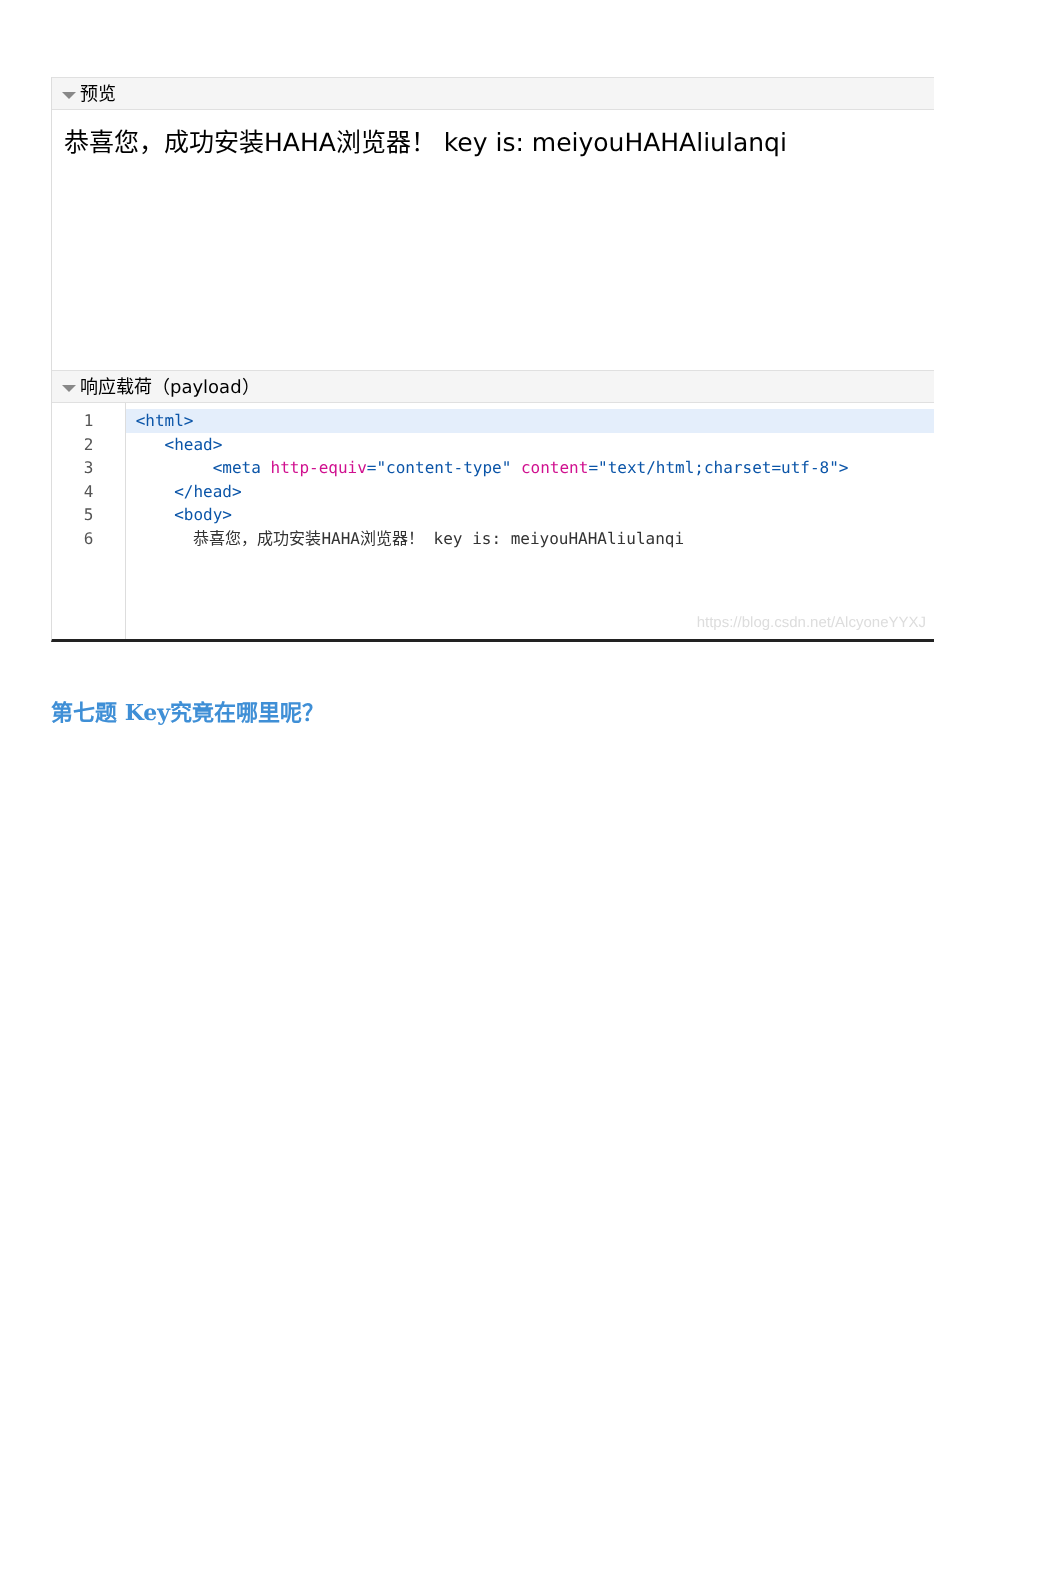预览
恭喜您，成功安装HAHA浏览器！ key is: meiyouHAHAliulanqi
响应载荷（payload）
1
2
3
4
5
6
<html>
<head>
<meta http-equiv="content-type" content="text/html;charset=utf-8">
</head>
<body>
恭喜您，成功安装HAHA浏览器！ key is: meiyouHAHAliulanqi
https://blog.csdn.net/AlcyoneYYXJ
第七题 Key究竟在哪里呢？